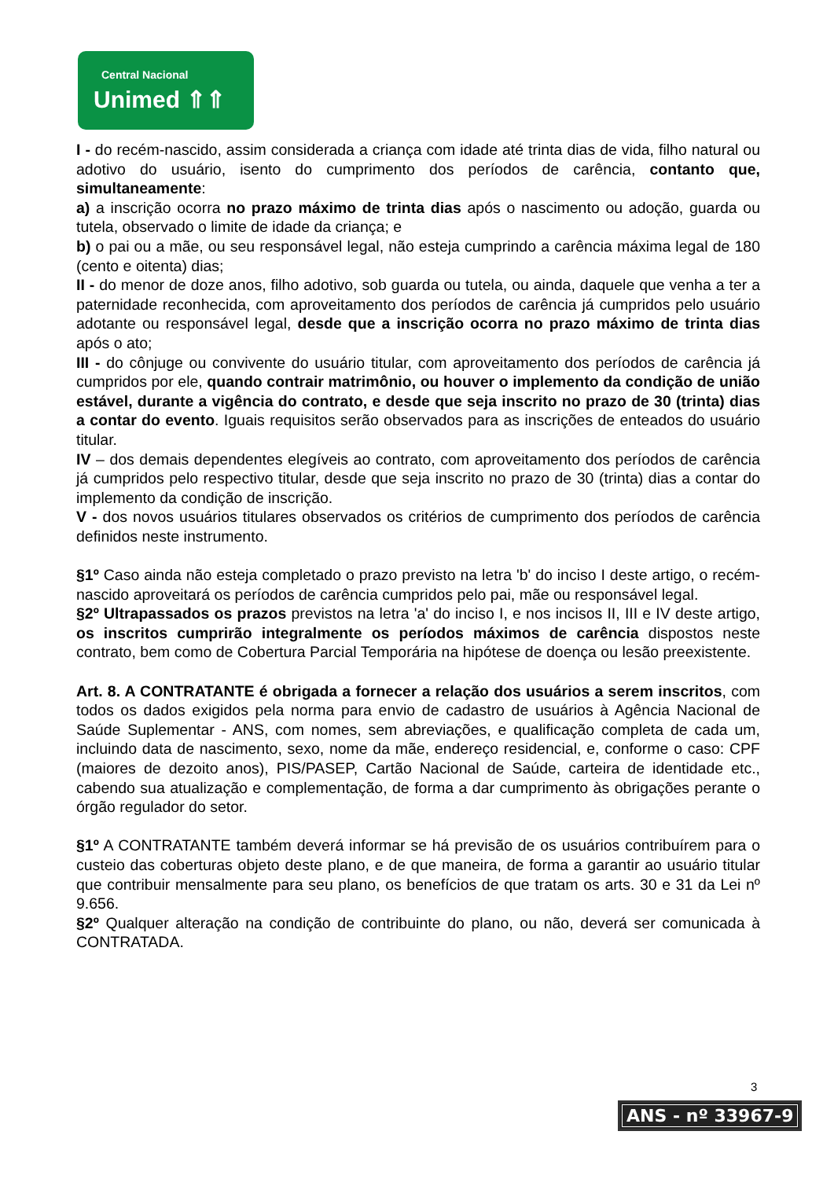Central Nacional
Unimed ⇑⇑
I - do recém-nascido, assim considerada a criança com idade até trinta dias de vida, filho natural ou adotivo do usuário, isento do cumprimento dos períodos de carência, contanto que, simultaneamente:
a) a inscrição ocorra no prazo máximo de trinta dias após o nascimento ou adoção, guarda ou tutela, observado o limite de idade da criança; e
b) o pai ou a mãe, ou seu responsável legal, não esteja cumprindo a carência máxima legal de 180 (cento e oitenta) dias;
II - do menor de doze anos, filho adotivo, sob guarda ou tutela, ou ainda, daquele que venha a ter a paternidade reconhecida, com aproveitamento dos períodos de carência já cumpridos pelo usuário adotante ou responsável legal, desde que a inscrição ocorra no prazo máximo de trinta dias após o ato;
III - do cônjuge ou convivente do usuário titular, com aproveitamento dos períodos de carência já cumpridos por ele, quando contrair matrimônio, ou houver o implemento da condição de união estável, durante a vigência do contrato, e desde que seja inscrito no prazo de 30 (trinta) dias a contar do evento. Iguais requisitos serão observados para as inscrições de enteados do usuário titular.
IV – dos demais dependentes elegíveis ao contrato, com aproveitamento dos períodos de carência já cumpridos pelo respectivo titular, desde que seja inscrito no prazo de 30 (trinta) dias a contar do implemento da condição de inscrição.
V - dos novos usuários titulares observados os critérios de cumprimento dos períodos de carência definidos neste instrumento.
§1º Caso ainda não esteja completado o prazo previsto na letra 'b' do inciso I deste artigo, o recém-nascido aproveitará os períodos de carência cumpridos pelo pai, mãe ou responsável legal.
§2º Ultrapassados os prazos previstos na letra 'a' do inciso I, e nos incisos II, III e IV deste artigo, os inscritos cumprirão integralmente os períodos máximos de carência dispostos neste contrato, bem como de Cobertura Parcial Temporária na hipótese de doença ou lesão preexistente.
Art. 8. A CONTRATANTE é obrigada a fornecer a relação dos usuários a serem inscritos, com todos os dados exigidos pela norma para envio de cadastro de usuários à Agência Nacional de Saúde Suplementar - ANS, com nomes, sem abreviações, e qualificação completa de cada um, incluindo data de nascimento, sexo, nome da mãe, endereço residencial, e, conforme o caso: CPF (maiores de dezoito anos), PIS/PASEP, Cartão Nacional de Saúde, carteira de identidade etc., cabendo sua atualização e complementação, de forma a dar cumprimento às obrigações perante o órgão regulador do setor.
§1º A CONTRATANTE também deverá informar se há previsão de os usuários contribuírem para o custeio das coberturas objeto deste plano, e de que maneira, de forma a garantir ao usuário titular que contribuir mensalmente para seu plano, os benefícios de que tratam os arts. 30 e 31 da Lei nº 9.656.
§2º Qualquer alteração na condição de contribuinte do plano, ou não, deverá ser comunicada à CONTRATADA.
3
ANS - nº 33967-9